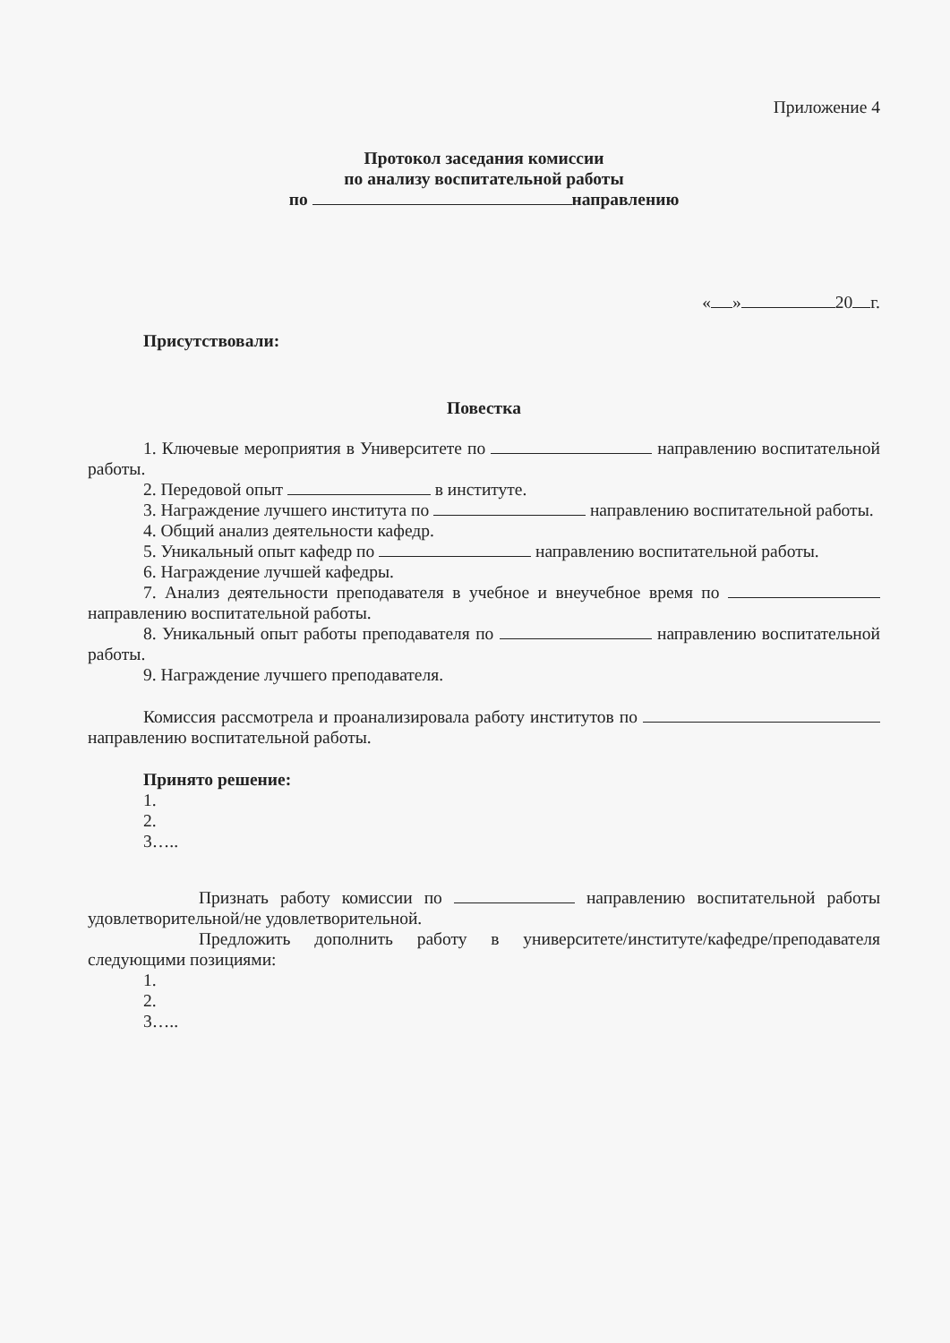Приложение 4
Протокол заседания комиссии
по анализу воспитательной работы
по направлению
« » 20 г.
Присутствовали:
Повестка
1. Ключевые мероприятия в Университете по направлению воспитательной работы.
2. Передовой опыт в институте.
3. Награждение лучшего института по направлению воспитательной работы.
4. Общий анализ деятельности кафедр.
5. Уникальный опыт кафедр по направлению воспитательной работы.
6. Награждение лучшей кафедры.
7. Анализ деятельности преподавателя в учебное и внеучебное время по направлению воспитательной работы.
8. Уникальный опыт работы преподавателя по направлению воспитательной работы.
9. Награждение лучшего преподавателя.
Комиссия рассмотрела и проанализировала работу институтов по направлению воспитательной работы.
Принято решение:
1.
2.
3…..
Признать работу комиссии по направлению воспитательной работы удовлетворительной/не удовлетворительной.
Предложить дополнить работу в университете/институте/кафедре/преподавателя следующими позициями:
1.
2.
3…..